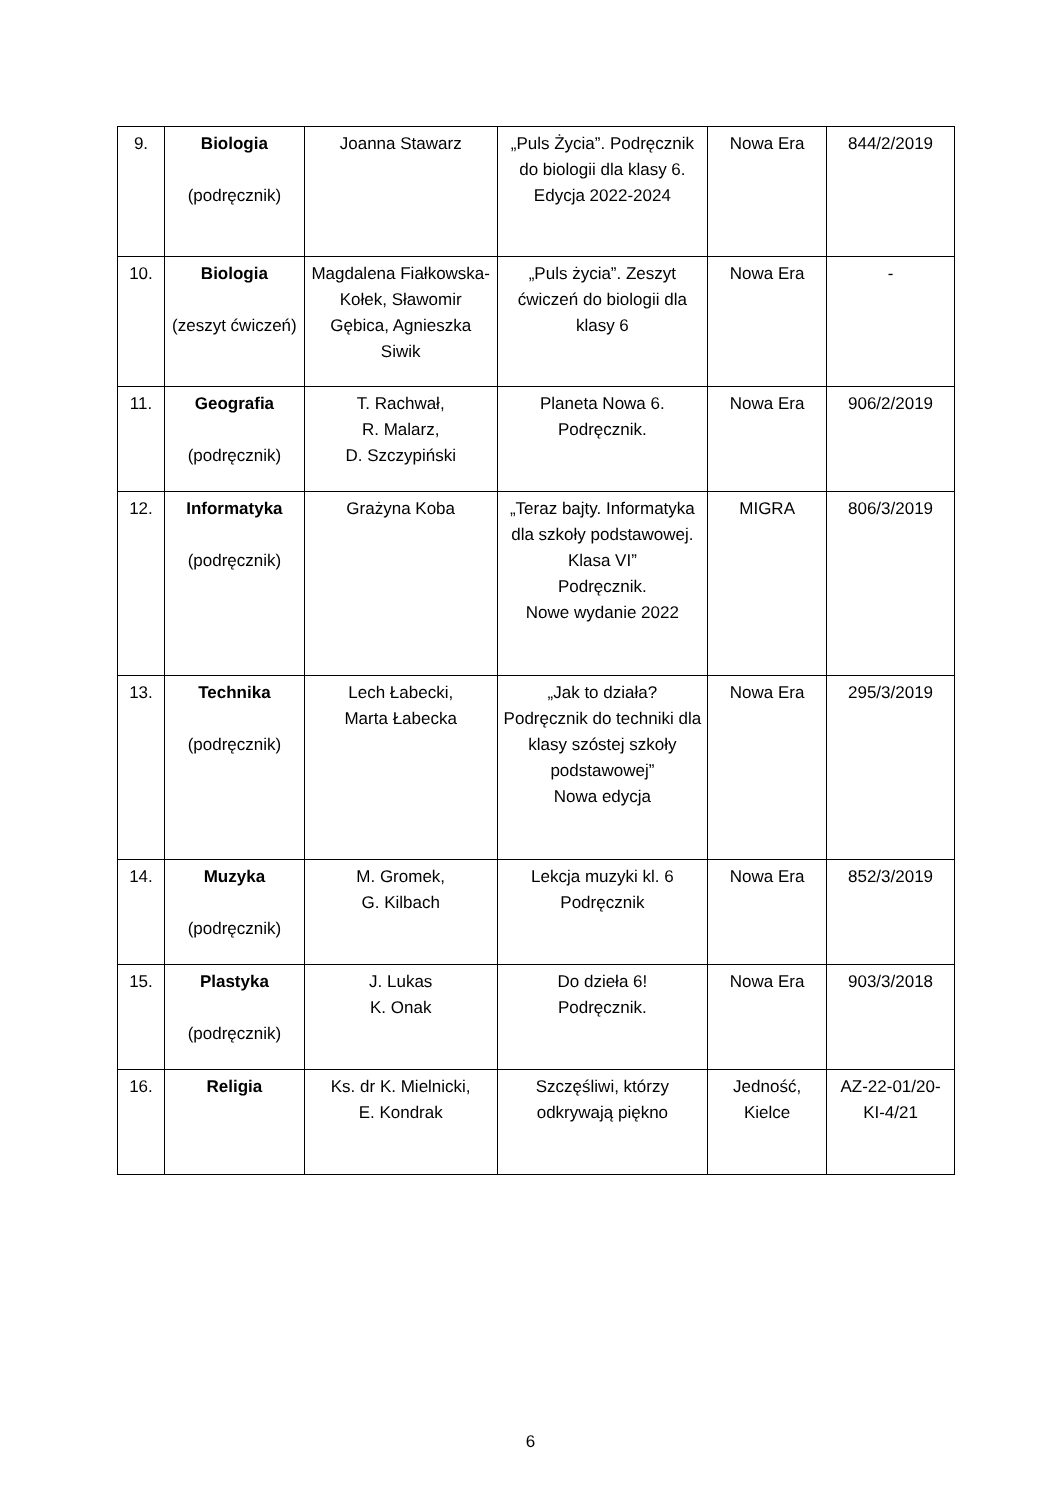| 9. | Biologia (podręcznik) | Joanna Stawarz | „Puls Życia”. Podręcznik do biologii dla klasy 6. Edycja 2022-2024 | Nowa Era | 844/2/2019 |
| 10. | Biologia (zeszyt ćwiczeń) | Magdalena Fiałkowska-Kołek, Sławomir Gębica, Agnieszka Siwik | „Puls życia”. Zeszyt ćwiczeń do biologii dla klasy 6 | Nowa Era | - |
| 11. | Geografia (podręcznik) | T. Rachwał, R. Malarz, D. Szczypiński | Planeta Nowa 6. Podręcznik. | Nowa Era | 906/2/2019 |
| 12. | Informatyka (podręcznik) | Grażyna Koba | „Teraz bajty. Informatyka dla szkoły podstawowej. Klasa VI” Podręcznik. Nowe wydanie 2022 | MIGRA | 806/3/2019 |
| 13. | Technika (podręcznik) | Lech Łabecki, Marta Łabecka | „Jak to działa? Podręcznik do techniki dla klasy szóstej szkoły podstawowej” Nowa edycja | Nowa Era | 295/3/2019 |
| 14. | Muzyka (podręcznik) | M. Gromek, G. Kilbach | Lekcja muzyki kl. 6 Podręcznik | Nowa Era | 852/3/2019 |
| 15. | Plastyka (podręcznik) | J. Lukas K. Onak | Do dzieła 6! Podręcznik. | Nowa Era | 903/3/2018 |
| 16. | Religia | Ks. dr K. Mielnicki, E. Kondrak | Szczęśliwi, którzy odkrywają piękno | Jedność, Kielce | AZ-22-01/20-KI-4/21 |
6